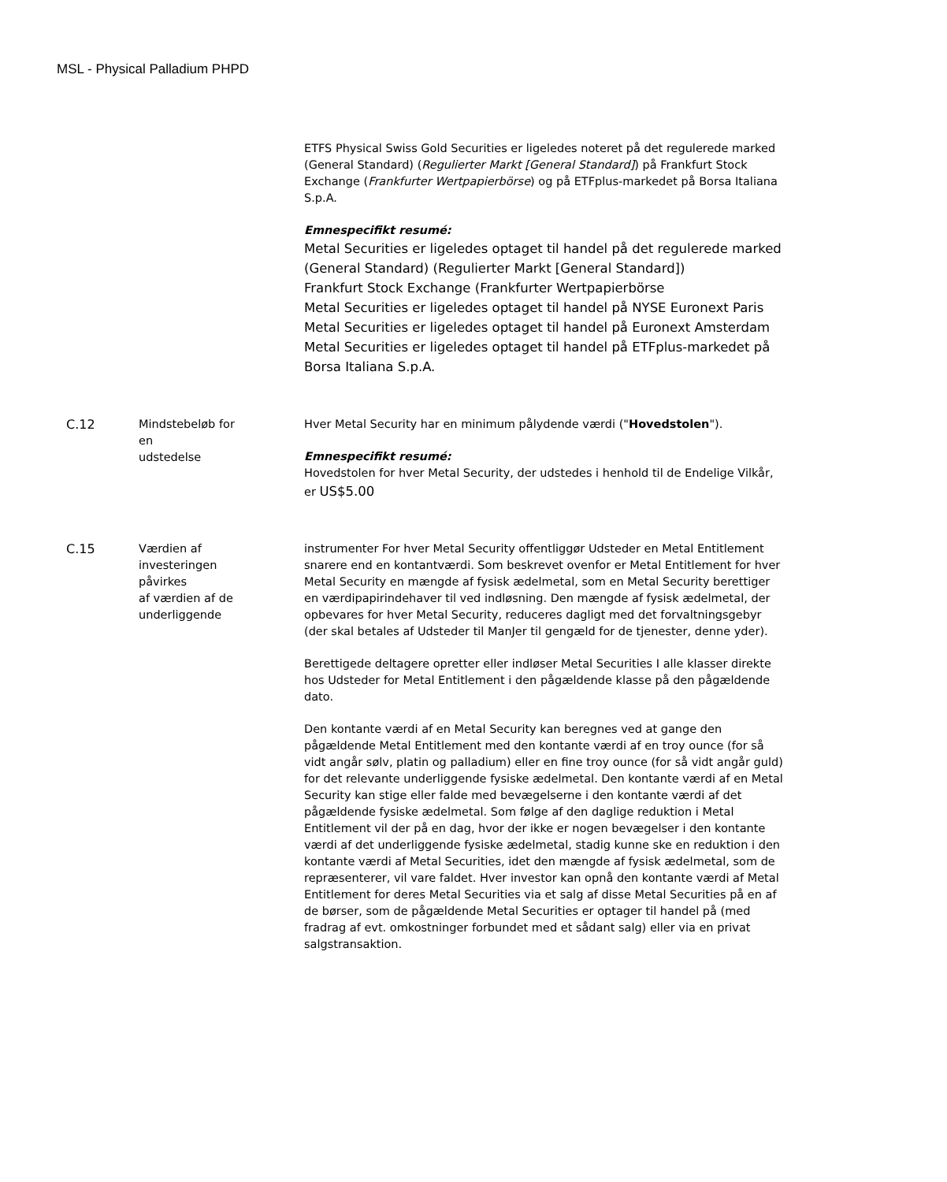MSL - Physical Palladium PHPD
| | | ETFS Physical Swiss Gold Securities er ligeledes noteret på det regulerede marked (General Standard) ( Regulierter Markt [General Standard] ) på Frankfurt Stock Exchange ( Frankfurter Wertpapierbörse ) og på ETFplus-markedet på Borsa Italiana S.p.A. Emnespecifikt resumé: Metal Securities er ligeledes optaget til handel på det regulerede marked (General Standard) (Regulierter Markt [General Standard]) Frankfurt Stock Exchange (Frankfurter Wertpapierbörse Metal Securities er ligeledes optaget til handel på NYSE Euronext Paris Metal Securities er ligeledes optaget til handel på Euronext Amsterdam Metal Securities er ligeledes optaget til handel på ETFplus-markedet på Borsa Italiana S.p.A. |
| C.12 | Mindstebeløb for en udstedelse | Hver Metal Security har en minimum pålydende værdi (" Hovedstolen "). Emnespecifikt resumé: Hovedstolen for hver Metal Security, der udstedes i henhold til de Endelige Vilkår, er US$5.00 |
| C.15 | Værdien af investeringen påvirkes af værdien af de underliggende | instrumenter For hver Metal Security offentliggør Udsteder en Metal Entitlement snarere end en kontantværdi. Som beskrevet ovenfor er Metal Entitlement for hver Metal Security en mængde af fysisk ædelmetal, som en Metal Security berettiger en værdipapirindehaver til ved indløsning. Den mængde af fysisk ædelmetal, der opbevares for hver Metal Security, reduceres dagligt med det forvaltningsgebyr (der skal betales af Udsteder til ManJer til gengæld for de tjenester, denne yder). Berettigede deltagere opretter eller indløser Metal Securities I alle klasser direkte hos Udsteder for Metal Entitlement i den pågældende klasse på den pågældende dato. Den kontante værdi af en Metal Security kan beregnes ved at gange den pågældende Metal Entitlement med den kontante værdi af en troy ounce (for så vidt angår sølv, platin og palladium) eller en fine troy ounce (for så vidt angår guld) for det relevante underliggende fysiske ædelmetal. Den kontante værdi af en Metal Security kan stige eller falde med bevægelserne i den kontante værdi af det pågældende fysiske ædelmetal. Som følge af den daglige reduktion i Metal Entitlement vil der på en dag, hvor der ikke er nogen bevægelser i den kontante værdi af det underliggende fysiske ædelmetal, stadig kunne ske en reduktion i den kontante værdi af Metal Securities, idet den mængde af fysisk ædelmetal, som de repræsenterer, vil vare faldet. Hver investor kan opnå den kontante værdi af Metal Entitlement for deres Metal Securities via et salg af disse Metal Securities på en af de børser, som de pågældende Metal Securities er optager til handel på (med fradrag af evt. omkostninger forbundet med et sådant salg) eller via en privat salgstransaktion. |